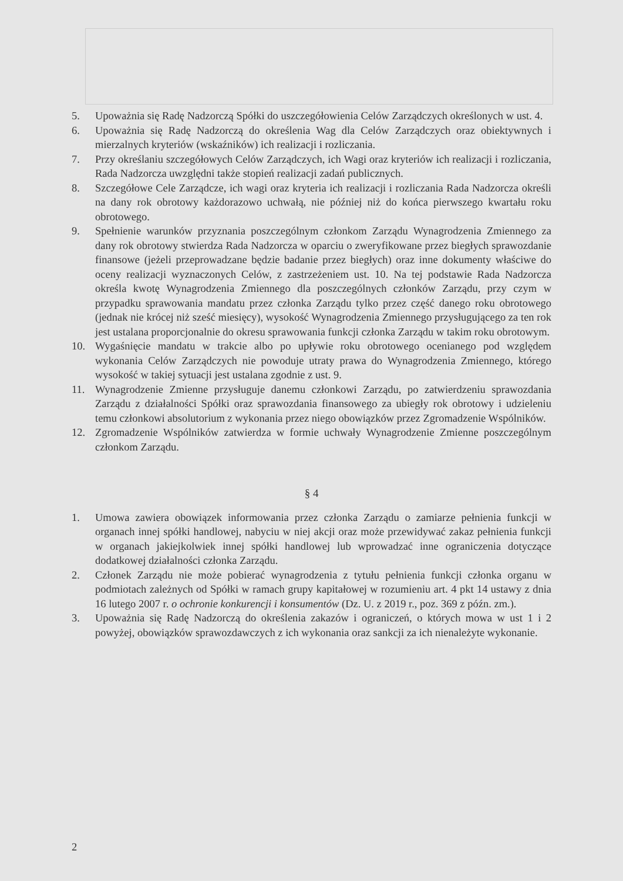5. Upoważnia się Radę Nadzorczą Spółki do uszczegółowienia Celów Zarządczych określonych w ust. 4.
6. Upoważnia się Radę Nadzorczą do określenia Wag dla Celów Zarządczych oraz obiektywnych i mierzalnych kryteriów (wskaźników) ich realizacji i rozliczania.
7. Przy określaniu szczegółowych Celów Zarządczych, ich Wagi oraz kryteriów ich realizacji i rozliczania, Rada Nadzorcza uwzględni także stopień realizacji zadań publicznych.
8. Szczegółowe Cele Zarządcze, ich wagi oraz kryteria ich realizacji i rozliczania Rada Nadzorcza określi na dany rok obrotowy każdorazowo uchwałą, nie później niż do końca pierwszego kwartału roku obrotowego.
9. Spełnienie warunków przyznania poszczególnym członkom Zarządu Wynagrodzenia Zmiennego za dany rok obrotowy stwierdza Rada Nadzorcza w oparciu o zweryfikowane przez biegłych sprawozdanie finansowe (jeżeli przeprowadzane będzie badanie przez biegłych) oraz inne dokumenty właściwe do oceny realizacji wyznaczonych Celów, z zastrzeżeniem ust. 10. Na tej podstawie Rada Nadzorcza określa kwotę Wynagrodzenia Zmiennego dla poszczególnych członków Zarządu, przy czym w przypadku sprawowania mandatu przez członka Zarządu tylko przez część danego roku obrotowego (jednak nie krócej niż sześć miesięcy), wysokość Wynagrodzenia Zmiennego przysługującego za ten rok jest ustalana proporcjonalnie do okresu sprawowania funkcji członka Zarządu w takim roku obrotowym.
10. Wygaśnięcie mandatu w trakcie albo po upływie roku obrotowego ocenianego pod względem wykonania Celów Zarządczych nie powoduje utraty prawa do Wynagrodzenia Zmiennego, którego wysokość w takiej sytuacji jest ustalana zgodnie z ust. 9.
11. Wynagrodzenie Zmienne przysługuje danemu członkowi Zarządu, po zatwierdzeniu sprawozdania Zarządu z działalności Spółki oraz sprawozdania finansowego za ubiegły rok obrotowy i udzieleniu temu członkowi absolutorium z wykonania przez niego obowiązków przez Zgromadzenie Wspólników.
12. Zgromadzenie Wspólników zatwierdza w formie uchwały Wynagrodzenie Zmienne poszczególnym członkom Zarządu.
§ 4
1. Umowa zawiera obowiązek informowania przez członka Zarządu o zamiarze pełnienia funkcji w organach innej spółki handlowej, nabyciu w niej akcji oraz może przewidywać zakaz pełnienia funkcji w organach jakiejkolwiek innej spółki handlowej lub wprowadzać inne ograniczenia dotyczące dodatkowej działalności członka Zarządu.
2. Członek Zarządu nie może pobierać wynagrodzenia z tytułu pełnienia funkcji członka organu w podmiotach zależnych od Spółki w ramach grupy kapitałowej w rozumieniu art. 4 pkt 14 ustawy z dnia 16 lutego 2007 r. o ochronie konkurencji i konsumentów (Dz. U. z 2019 r., poz. 369 z późn. zm.).
3. Upoważnia się Radę Nadzorczą do określenia zakazów i ograniczeń, o których mowa w ust 1 i 2 powyżej, obowiązków sprawozdawczych z ich wykonania oraz sankcji za ich nienależyte wykonanie.
2